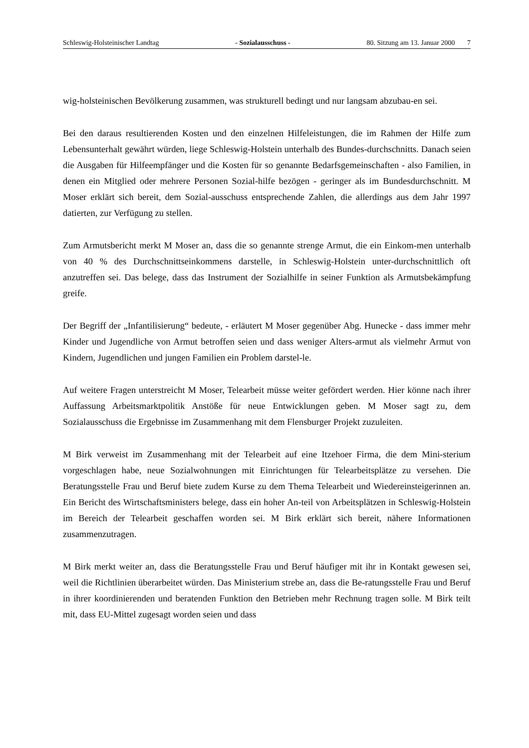Schleswig-Holsteinischer Landtag - Sozialausschuss - 80. Sitzung am 13. Januar 2000 7
wig-holsteinischen Bevölkerung zusammen, was strukturell bedingt und nur langsam abzubau-en sei.
Bei den daraus resultierenden Kosten und den einzelnen Hilfeleistungen, die im Rahmen der Hilfe zum Lebensunterhalt gewährt würden, liege Schleswig-Holstein unterhalb des Bundes-durchschnitts. Danach seien die Ausgaben für Hilfeempfänger und die Kosten für so genannte Bedarfsgemeinschaften - also Familien, in denen ein Mitglied oder mehrere Personen Sozial-hilfe bezögen - geringer als im Bundesdurchschnitt. M Moser erklärt sich bereit, dem Sozial-ausschuss entsprechende Zahlen, die allerdings aus dem Jahr 1997 datierten, zur Verfügung zu stellen.
Zum Armutsbericht merkt M Moser an, dass die so genannte strenge Armut, die ein Einkom-men unterhalb von 40 % des Durchschnittseinkommens darstelle, in Schleswig-Holstein unter-durchschnittlich oft anzutreffen sei. Das belege, dass das Instrument der Sozialhilfe in seiner Funktion als Armutsbekämpfung greife.
Der Begriff der „Infantilisierung“ bedeute, - erläutert M Moser gegenüber Abg. Hunecke - dass immer mehr Kinder und Jugendliche von Armut betroffen seien und dass weniger Alters-armut als vielmehr Armut von Kindern, Jugendlichen und jungen Familien ein Problem darstel-le.
Auf weitere Fragen unterstreicht M Moser, Telearbeit müsse weiter gefördert werden. Hier könne nach ihrer Auffassung Arbeitsmarktpolitik Anstöße für neue Entwicklungen geben. M Moser sagt zu, dem Sozialausschuss die Ergebnisse im Zusammenhang mit dem Flensburger Projekt zuzuleiten.
M Birk verweist im Zusammenhang mit der Telearbeit auf eine Itzehoer Firma, die dem Mini-sterium vorgeschlagen habe, neue Sozialwohnungen mit Einrichtungen für Telearbeitsplätze zu versehen. Die Beratungsstelle Frau und Beruf biete zudem Kurse zu dem Thema Telearbeit und Wiedereinsteigerinnen an. Ein Bericht des Wirtschaftsministers belege, dass ein hoher An-teil von Arbeitsplätzen in Schleswig-Holstein im Bereich der Telearbeit geschaffen worden sei. M Birk erklärt sich bereit, nähere Informationen zusammenzutragen.
M Birk merkt weiter an, dass die Beratungsstelle Frau und Beruf häufiger mit ihr in Kontakt gewesen sei, weil die Richtlinien überarbeitet würden. Das Ministerium strebe an, dass die Be-ratungsstelle Frau und Beruf in ihrer koordinierenden und beratenden Funktion den Betrieben mehr Rechnung tragen solle. M Birk teilt mit, dass EU-Mittel zugesagt worden seien und dass